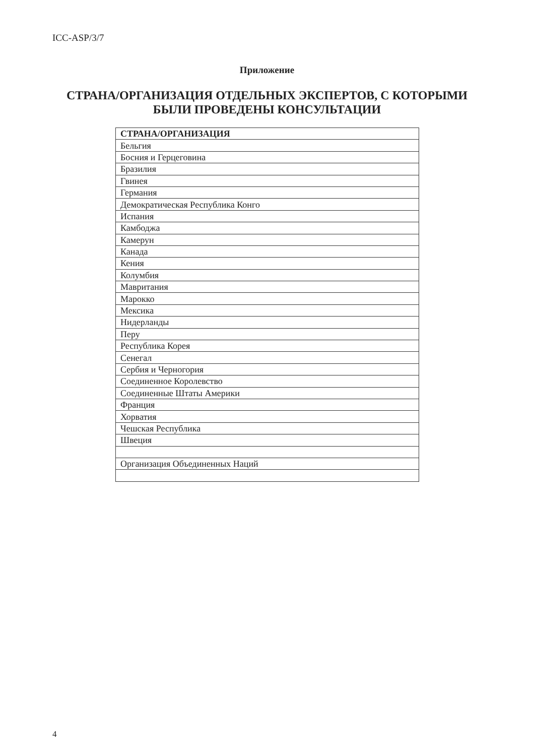ICC-ASP/3/7
Приложение
СТРАНА/ОРГАНИЗАЦИЯ ОТДЕЛЬНЫХ ЭКСПЕРТОВ, С КОТОРЫМИ
БЫЛИ ПРОВЕДЕНЫ КОНСУЛЬТАЦИИ
| СТРАНА/ОРГАНИЗАЦИЯ |
| --- |
| Бельгия |
| Босния и Герцеговина |
| Бразилия |
| Гвинея |
| Германия |
| Демократическая Республика Конго |
| Испания |
| Камбоджа |
| Камерун |
| Канада |
| Кения |
| Колумбия |
| Мавритания |
| Марокко |
| Мексика |
| Нидерланды |
| Перу |
| Республика Корея |
| Сенегал |
| Сербия и Черногория |
| Соединенное Королевство |
| Соединенные Штаты Америки |
| Франция |
| Хорватия |
| Чешская Республика |
| Швеция |
| Организация Объединенных Наций |
4